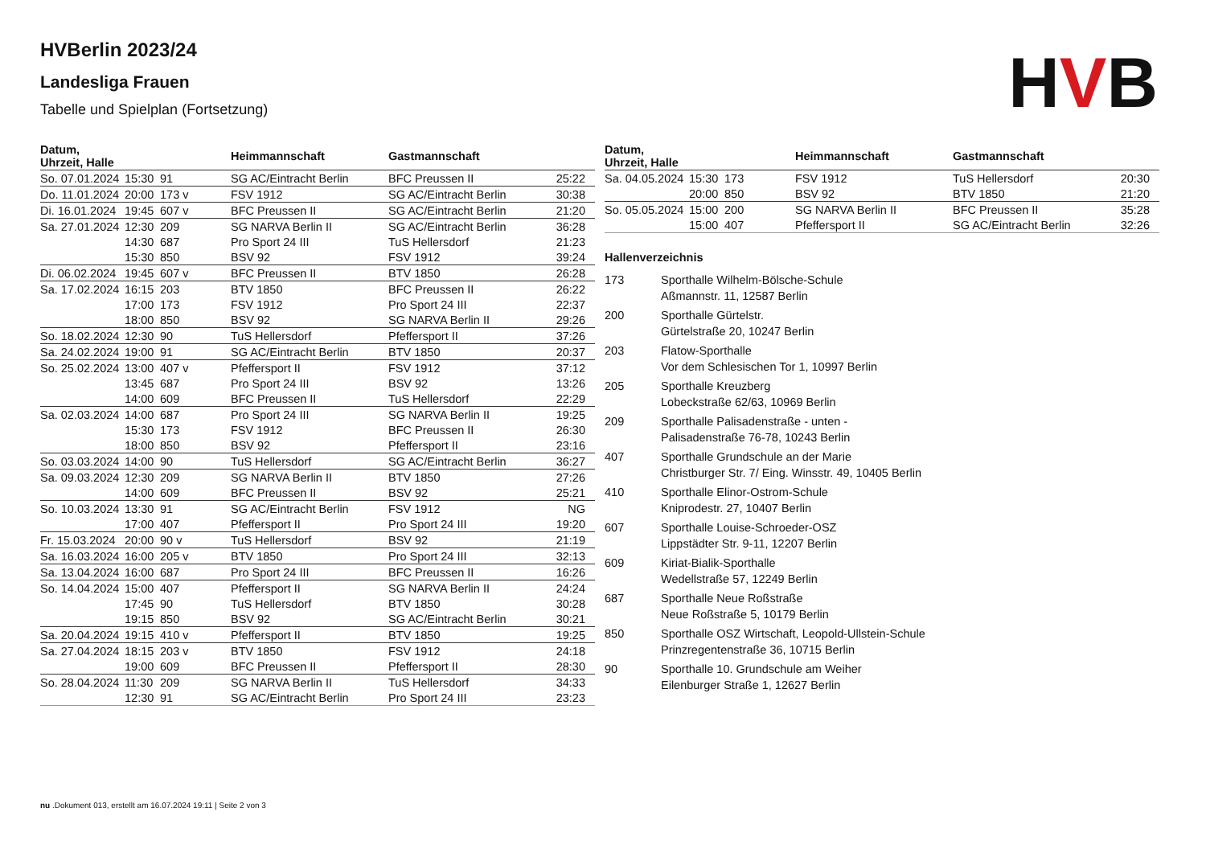HVB
HVBerlin 2023/24
Landesliga Frauen
Tabelle und Spielplan (Fortsetzung)
| Datum, Uhrzeit, Halle | | | Heimmannschaft | Gastmannschaft | |
| --- | --- | --- | --- | --- | --- |
| So. 07.01.2024 | 15:30 | 91 | SG AC/Eintracht Berlin | BFC Preussen II | 25:22 |
| Do. 11.01.2024 | 20:00 | 173 v | FSV 1912 | SG AC/Eintracht Berlin | 30:38 |
| Di. 16.01.2024 | 19:45 | 607 v | BFC Preussen II | SG AC/Eintracht Berlin | 21:20 |
| Sa. 27.01.2024 | 12:30 | 209 | SG NARVA Berlin II | SG AC/Eintracht Berlin | 36:28 |
| | 14:30 | 687 | Pro Sport 24 III | TuS Hellersdorf | 21:23 |
| | 15:30 | 850 | BSV 92 | FSV 1912 | 39:24 |
| Di. 06.02.2024 | 19:45 | 607 v | BFC Preussen II | BTV 1850 | 26:28 |
| Sa. 17.02.2024 | 16:15 | 203 | BTV 1850 | BFC Preussen II | 26:22 |
| | 17:00 | 173 | FSV 1912 | Pro Sport 24 III | 22:37 |
| | 18:00 | 850 | BSV 92 | SG NARVA Berlin II | 29:26 |
| So. 18.02.2024 | 12:30 | 90 | TuS Hellersdorf | Pfeffersport II | 37:26 |
| Sa. 24.02.2024 | 19:00 | 91 | SG AC/Eintracht Berlin | BTV 1850 | 20:37 |
| So. 25.02.2024 | 13:00 | 407 v | Pfeffersport II | FSV 1912 | 37:12 |
| | 13:45 | 687 | Pro Sport 24 III | BSV 92 | 13:26 |
| | 14:00 | 609 | BFC Preussen II | TuS Hellersdorf | 22:29 |
| Sa. 02.03.2024 | 14:00 | 687 | Pro Sport 24 III | SG NARVA Berlin II | 19:25 |
| | 15:30 | 173 | FSV 1912 | BFC Preussen II | 26:30 |
| | 18:00 | 850 | BSV 92 | Pfeffersport II | 23:16 |
| So. 03.03.2024 | 14:00 | 90 | TuS Hellersdorf | SG AC/Eintracht Berlin | 36:27 |
| Sa. 09.03.2024 | 12:30 | 209 | SG NARVA Berlin II | BTV 1850 | 27:26 |
| | 14:00 | 609 | BFC Preussen II | BSV 92 | 25:21 |
| So. 10.03.2024 | 13:30 | 91 | SG AC/Eintracht Berlin | FSV 1912 | NG |
| | 17:00 | 407 | Pfeffersport II | Pro Sport 24 III | 19:20 |
| Fr. 15.03.2024 | 20:00 | 90 v | TuS Hellersdorf | BSV 92 | 21:19 |
| Sa. 16.03.2024 | 16:00 | 205 v | BTV 1850 | Pro Sport 24 III | 32:13 |
| Sa. 13.04.2024 | 16:00 | 687 | Pro Sport 24 III | BFC Preussen II | 16:26 |
| So. 14.04.2024 | 15:00 | 407 | Pfeffersport II | SG NARVA Berlin II | 24:24 |
| | 17:45 | 90 | TuS Hellersdorf | BTV 1850 | 30:28 |
| | 19:15 | 850 | BSV 92 | SG AC/Eintracht Berlin | 30:21 |
| Sa. 20.04.2024 | 19:15 | 410 v | Pfeffersport II | BTV 1850 | 19:25 |
| Sa. 27.04.2024 | 18:15 | 203 v | BTV 1850 | FSV 1912 | 24:18 |
| | 19:00 | 609 | BFC Preussen II | Pfeffersport II | 28:30 |
| So. 28.04.2024 | 11:30 | 209 | SG NARVA Berlin II | TuS Hellersdorf | 34:33 |
| | 12:30 | 91 | SG AC/Eintracht Berlin | Pro Sport 24 III | 23:23 |
| Datum, Uhrzeit, Halle | | | Heimmannschaft | Gastmannschaft | |
| --- | --- | --- | --- | --- | --- |
| Sa. 04.05.2024 | 15:30 | 173 | FSV 1912 | TuS Hellersdorf | 20:30 |
| | 20:00 | 850 | BSV 92 | BTV 1850 | 21:20 |
| So. 05.05.2024 | 15:00 | 200 | SG NARVA Berlin II | BFC Preussen II | 35:28 |
| | 15:00 | 407 | Pfeffersport II | SG AC/Eintracht Berlin | 32:26 |
Hallenverzeichnis
| 173 | Sporthalle Wilhelm-Bölsche-Schule Aßmannstr. 11, 12587 Berlin |
| 200 | Sporthalle Gürtelstr. Gürtelstraße 20, 10247 Berlin |
| 203 | Flatow-Sporthalle Vor dem Schlesischen Tor 1, 10997 Berlin |
| 205 | Sporthalle Kreuzberg Lobeckstraße 62/63, 10969 Berlin |
| 209 | Sporthalle Palisadenstraße - unten - Palisadenstraße 76-78, 10243 Berlin |
| 407 | Sporthalle Grundschule an der Marie Christburger Str. 7/ Eing. Winsstr. 49, 10405 Berlin |
| 410 | Sporthalle Elinor-Ostrom-Schule Kniprodestr. 27, 10407 Berlin |
| 607 | Sporthalle Louise-Schroeder-OSZ Lippstädter Str. 9-11, 12207 Berlin |
| 609 | Kiriat-Bialik-Sporthalle Wedellstraße 57, 12249 Berlin |
| 687 | Sporthalle Neue Roßstraße Neue Roßstraße 5, 10179 Berlin |
| 850 | Sporthalle OSZ Wirtschaft, Leopold-Ullstein-Schule Prinzregentenstraße 36, 10715 Berlin |
| 90 | Sporthalle 10. Grundschule am Weiher Eilenburger Straße 1, 12627 Berlin |
nu .Dokument 013, erstellt am 16.07.2024 19:11 | Seite 2 von 3